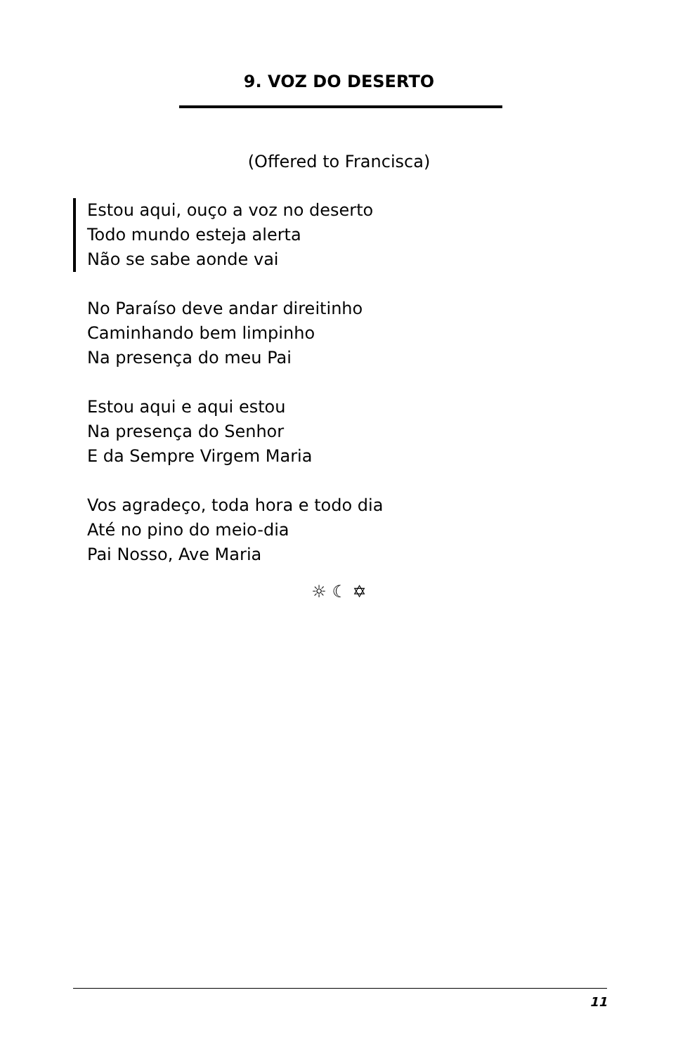9. VOZ DO DESERTO
(Offered to Francisca)
Estou aqui, ouço a voz no deserto
Todo mundo esteja alerta
Não se sabe aonde vai
No Paraíso deve andar direitinho
Caminhando bem limpinho
Na presença do meu Pai
Estou aqui e aqui estou
Na presença do Senhor
E da Sempre Virgem Maria
Vos agradeço, toda hora e todo dia
Até no pino do meio-dia
Pai Nosso, Ave Maria
☼ ☾ ✡
11